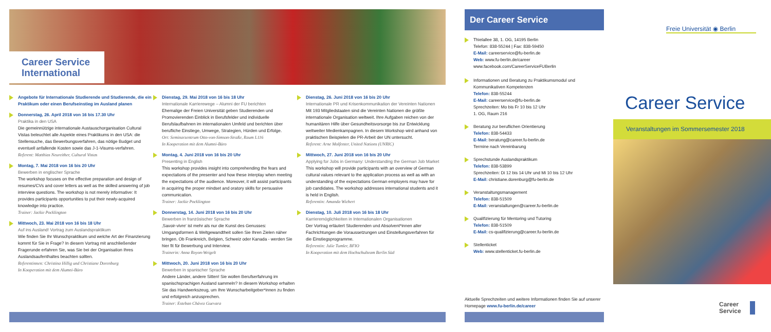Career Service
International
Angebote für Internationale Studierende und Studierende, die ein Praktikum oder einen Berufseinstieg im Ausland planen
Donnerstag, 26. April 2018 von 16 bis 17.30 Uhr
Praktika in den USA
Die gemeinnützige internationale Austauschorganisation Cultural Vistas beleuchtet alle Aspekte eines Praktikums in den USA: die Stellensuche, das Bewerbungsverfahren, das nötige Budget und eventuell anfallende Kosten sowie das J-1-Visums-verfahren.
Referent: Matthias Neureither, Cultural Vistas
Montag, 7. Mai 2018 von 16 bis 20 Uhr
Bewerben in englischer Sprache
The workshop focuses on the effective preparation and design of resumes/CVs and cover letters as well as the skilled answering of job interview questions. The workshop is not merely informative: It provides participants opportunities to put their newly-acquired knowledge into practice.
Trainer: Jackie Pocklington
Mittwoch, 23. Mai 2018 von 16 bis 18 Uhr
Auf ins Ausland! Vortrag zum Auslandspraktikum
Wie finden Sie Ihr Wunschpraktikum und welche Art der Finanzierung kommt für Sie in Frage? In diesem Vortrag mit anschließender Fragerunde erfahren Sie, was Sie bei der Organisation Ihres Auslandsaufenthaltes beachten sollten.
Referentinnen: Christina Hillig und Christiane Dorenburg
In Kooperation mit dem Alumni-Büro
Dienstag, 29. Mai 2018 von 16 bis 18 Uhr
Internationale Karrierewege – Alumni der FU berichten
Ehemalige der Freien Universität geben Studierenden und Promovierenden Einblick in Berufsfelder und individuelle Berufslaufbahnen im internationalen Umfeld und berichten über berufliche Einstiege, Umwege, Strategien, Hürden und Erfolge.
Ort: Seminarzentrum Otto-von-Simson-Straße, Raum L116
In Kooperation mit dem Alumni-Büro
Montag, 4. Juni 2018 von 16 bis 20 Uhr
Presenting in English
This workshop provides insight into comprehending the fears and expectations of the presenter and how these interplay when meeting the expectations of the audience. Moreover, it will assist participants in acquiring the proper mindset and oratory skills for persuasive communication.
Trainer: Jackie Pocklington
Donnerstag, 14. Juni 2018 von 16 bis 20 Uhr
Bewerben in französischer Sprache
‚Savoir-vivre‘ ist mehr als nur die Kunst des Genusses: Umgangsformen & Weltgewandtheit sollen Sie Ihren Zielen näher bringen. Ob Frankreich, Belgien, Schweiz oder Kanada - werden Sie hier fit für Bewerbung und Interview.
Trainerin: Anna Royon-Weigelt
Mittwoch, 20. Juni 2018 von 16 bis 20 Uhr
Bewerben in spanischer Sprache
Andere Länder, andere Sitten! Sie wollen Berufserfahrung im spanischsprachigen Ausland sammeln? In diesem Workshop erhalten Sie das Handwerkszeug, um Ihre Wunscharbeitgeber*innen zu finden und erfolgreich anzusprechen.
Trainer: Esteban Chávez Guevara
Dienstag, 26. Juni 2018 von 16 bis 20 Uhr
Internationale PR und Krisenkommunikation der Vereinten Nationen
Mit 193 Mitgliedstaaten sind die Vereinten Nationen die größte internationale Organisation weltweit. Ihre Aufgaben reichen von der humanitären Hilfe über Gesundheitsvorsorge bis zur Entwicklung weltweiter Medienkampagnen. In diesem Workshop wird anhand von praktischen Beispielen die PR-Arbeit der UN untersucht.
Referent: Arne Molfenter, United Nations (UNRIC)
Mittwoch, 27. Juni 2018 von 16 bis 20 Uhr
Applying for Jobs in Germany: Understanding the German Job Market
This workshop will provide participants with an overview of German cultural values relevant to the application process as well as with an understanding of the expectations German employers may have for job candidates. The workshop addresses international students and it is held in English.
Referentin: Amanda Wichert
Dienstag, 10. Juli 2018 von 16 bis 18 Uhr
Karrieremöglichkeiten in Internationalen Organisationen
Der Vortrag erläutert Studierenden und Absolvent*innen aller Fachrichtungen die Voraussetzungen und Einstellungsverfahren für die Einstiegsprogramme.
Referentin: Julie Tumler, BFIO
In Kooperation mit dem Hochschulteam Berlin Süd
Der Career Service
Thielallee 38, 1. OG, 14195 Berlin
Telefon: 838-55244 | Fax: 838-59450
E-Mail: careerservice@fu-berlin.de
Web: www.fu-berlin.de/career
www.facebook.com/CareerServiceFUBerlin
Informationen und Beratung zu Praktikumsmodul und Kommunikativen Kompetenzen
Telefon: 838-55244
E-Mail: careerservice@fu-berlin.de
Sprechzeiten: Mo bis Fr 10 bis 12 Uhr
1. OG, Raum 216
Beratung zur beruflichen Orientierung
Telefon: 838-54433
E-Mail: beratung@career.fu-berlin.de
Termine nach Vereinbarung
Sprechstunde Auslandspraktikum
Telefon: 838-53899
Sprechzeiten: Di 12 bis 14 Uhr und Mi 10 bis 12 Uhr
E-Mail: christiane.dorenburg@fu-berlin.de
Veranstaltungsmanagement
Telefon: 838-51509
E-Mail: veranstaltungen@career.fu-berlin.de
Qualifizierung für Mentoring und Tutoring
Telefon: 838-51509
E-Mail: cs-qualifizierung@career.fu-berlin.de
Stellenticket
Web: www.stellenticket.fu-berlin.de
Aktuelle Sprechzeiten und weitere Informationen finden Sie auf unserer Homepage www.fu-berlin.de/career
Freie Universität ◉ Berlin
Career Service
Veranstaltungen im Sommersemester 2018
Career
Service